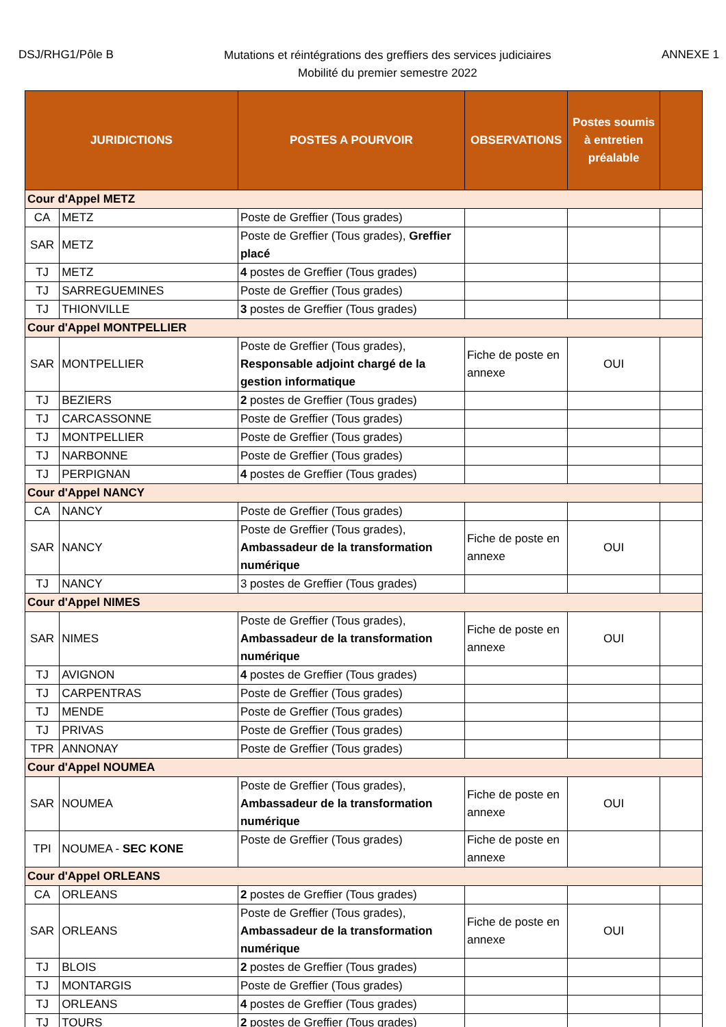DSJ/RHG1/Pôle B
Mutations et réintégrations des greffiers des services judiciaires
Mobilité du premier semestre 2022
ANNEXE 1
| JURIDICTIONS | | POSTES A POURVOIR | OBSERVATIONS | Postes soumis à entretien préalable | |
| --- | --- | --- | --- | --- | --- |
| Cour d'Appel METZ | | | | | |
| CA | METZ | Poste de Greffier (Tous grades) | | | |
| SAR | METZ | Poste de Greffier (Tous grades), Greffier placé | | | |
| TJ | METZ | 4 postes de Greffier (Tous grades) | | | |
| TJ | SARREGUEMINES | Poste de Greffier (Tous grades) | | | |
| TJ | THIONVILLE | 3 postes de Greffier (Tous grades) | | | |
| Cour d'Appel MONTPELLIER | | | | | |
| SAR | MONTPELLIER | Poste de Greffier (Tous grades), Responsable adjoint chargé de la gestion informatique | Fiche de poste en annexe | OUI | |
| TJ | BEZIERS | 2 postes de Greffier (Tous grades) | | | |
| TJ | CARCASSONNE | Poste de Greffier (Tous grades) | | | |
| TJ | MONTPELLIER | Poste de Greffier (Tous grades) | | | |
| TJ | NARBONNE | Poste de Greffier (Tous grades) | | | |
| TJ | PERPIGNAN | 4 postes de Greffier (Tous grades) | | | |
| Cour d'Appel NANCY | | | | | |
| CA | NANCY | Poste de Greffier (Tous grades) | | | |
| SAR | NANCY | Poste de Greffier (Tous grades), Ambassadeur de la transformation numérique | Fiche de poste en annexe | OUI | |
| TJ | NANCY | 3 postes de Greffier (Tous grades) | | | |
| Cour d'Appel NIMES | | | | | |
| SAR | NIMES | Poste de Greffier (Tous grades), Ambassadeur de la transformation numérique | Fiche de poste en annexe | OUI | |
| TJ | AVIGNON | 4 postes de Greffier (Tous grades) | | | |
| TJ | CARPENTRAS | Poste de Greffier (Tous grades) | | | |
| TJ | MENDE | Poste de Greffier (Tous grades) | | | |
| TJ | PRIVAS | Poste de Greffier (Tous grades) | | | |
| TPR | ANNONAY | Poste de Greffier (Tous grades) | | | |
| Cour d'Appel NOUMEA | | | | | |
| SAR | NOUMEA | Poste de Greffier (Tous grades), Ambassadeur de la transformation numérique | Fiche de poste en annexe | OUI | |
| TPI | NOUMEA - SEC KONE | Poste de Greffier (Tous grades) | Fiche de poste en annexe | | |
| Cour d'Appel ORLEANS | | | | | |
| CA | ORLEANS | 2 postes de Greffier (Tous grades) | | | |
| SAR | ORLEANS | Poste de Greffier (Tous grades), Ambassadeur de la transformation numérique | Fiche de poste en annexe | OUI | |
| TJ | BLOIS | 2 postes de Greffier (Tous grades) | | | |
| TJ | MONTARGIS | Poste de Greffier (Tous grades) | | | |
| TJ | ORLEANS | 4 postes de Greffier (Tous grades) | | | |
| TJ | TOURS | 2 postes de Greffier (Tous grades) | | | |